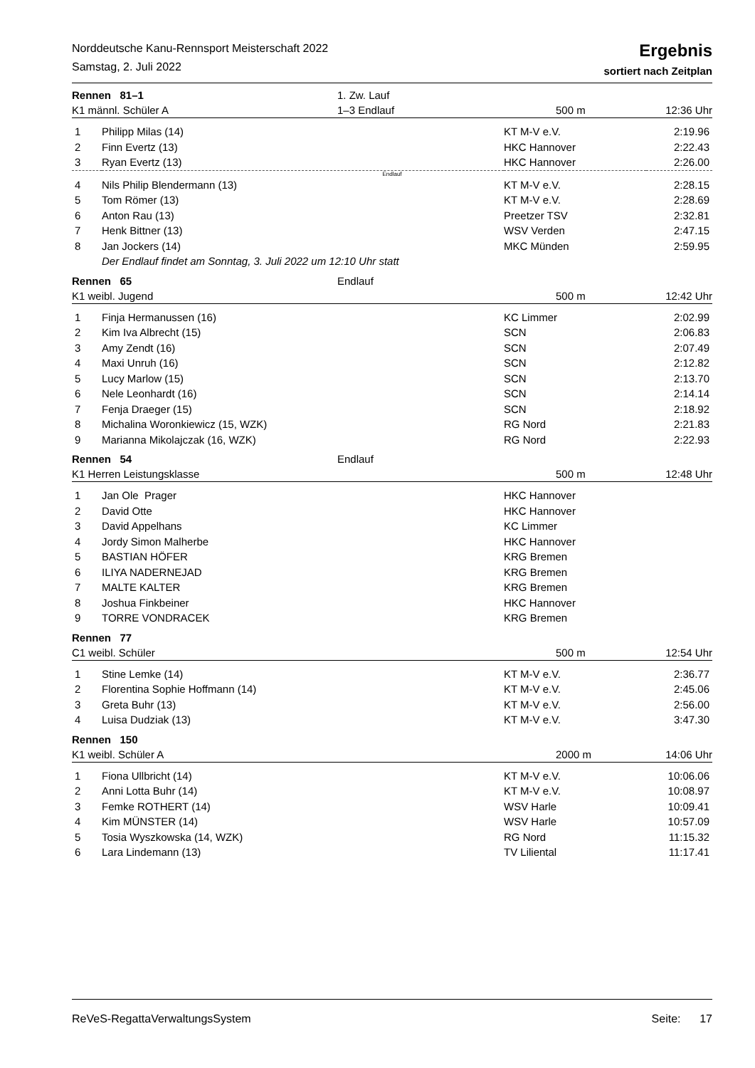Norddeutsche Kanu-Rennsport Meisterschaft 2022
Samstag, 2. Juli 2022
Ergebnis
sortiert nach Zeitplan
| Rennen 81–1 | 1. Zw. Lauf | | |
| K1 männl. Schüler A | 1–3 Endlauf | 500 m | 12:36 Uhr |
| 1 | Philipp Milas (14) | KT M-V e.V. | 2:19.96 |
| 2 | Finn Evertz (13) | HKC Hannover | 2:22.43 |
| 3 | Ryan Evertz (13) | HKC Hannover | 2:26.00 |
| Endlauf | | | |
| 4 | Nils Philip Blendermann (13) | KT M-V e.V. | 2:28.15 |
| 5 | Tom Römer (13) | KT M-V e.V. | 2:28.69 |
| 6 | Anton Rau (13) | Preetzer TSV | 2:32.81 |
| 7 | Henk Bittner (13) | WSV Verden | 2:47.15 |
| 8 | Jan Jockers (14) | MKC Münden | 2:59.95 |
| | Der Endlauf findet am Sonntag, 3. Juli 2022 um 12:10 Uhr statt | | |
| Rennen 65 | Endlauf | | |
| K1 weibl. Jugend | | 500 m | 12:42 Uhr |
| 1 | Finja Hermanussen (16) | KC Limmer | 2:02.99 |
| 2 | Kim Iva Albrecht (15) | SCN | 2:06.83 |
| 3 | Amy Zendt (16) | SCN | 2:07.49 |
| 4 | Maxi Unruh (16) | SCN | 2:12.82 |
| 5 | Lucy Marlow (15) | SCN | 2:13.70 |
| 6 | Nele Leonhardt (16) | SCN | 2:14.14 |
| 7 | Fenja Draeger (15) | SCN | 2:18.92 |
| 8 | Michalina Woronkiewicz (15, WZK) | RG Nord | 2:21.83 |
| 9 | Marianna Mikolajczak (16, WZK) | RG Nord | 2:22.93 |
| Rennen 54 | Endlauf | | |
| K1 Herren Leistungsklasse | | 500 m | 12:48 Uhr |
| 1 | Jan Ole Prager | HKC Hannover | |
| 2 | David Otte | HKC Hannover | |
| 3 | David Appelhans | KC Limmer | |
| 4 | Jordy Simon Malherbe | HKC Hannover | |
| 5 | BASTIAN HÖFER | KRG Bremen | |
| 6 | ILIYA NADERNEJAD | KRG Bremen | |
| 7 | MALTE KALTER | KRG Bremen | |
| 8 | Joshua Finkbeiner | HKC Hannover | |
| 9 | TORRE VONDRACEK | KRG Bremen | |
| Rennen 77 | | | |
| C1 weibl. Schüler | | 500 m | 12:54 Uhr |
| 1 | Stine Lemke (14) | KT M-V e.V. | 2:36.77 |
| 2 | Florentina Sophie Hoffmann (14) | KT M-V e.V. | 2:45.06 |
| 3 | Greta Buhr (13) | KT M-V e.V. | 2:56.00 |
| 4 | Luisa Dudziak (13) | KT M-V e.V. | 3:47.30 |
| Rennen 150 | | | |
| K1 weibl. Schüler A | | 2000 m | 14:06 Uhr |
| 1 | Fiona Ullbricht (14) | KT M-V e.V. | 10:06.06 |
| 2 | Anni Lotta Buhr (14) | KT M-V e.V. | 10:08.97 |
| 3 | Femke ROTHERT (14) | WSV Harle | 10:09.41 |
| 4 | Kim MÜNSTER (14) | WSV Harle | 10:57.09 |
| 5 | Tosia Wyszkowska (14, WZK) | RG Nord | 11:15.32 |
| 6 | Lara Lindemann (13) | TV Liliental | 11:17.41 |
ReVeS-RegattaVerwaltungsSystem Seite: 17